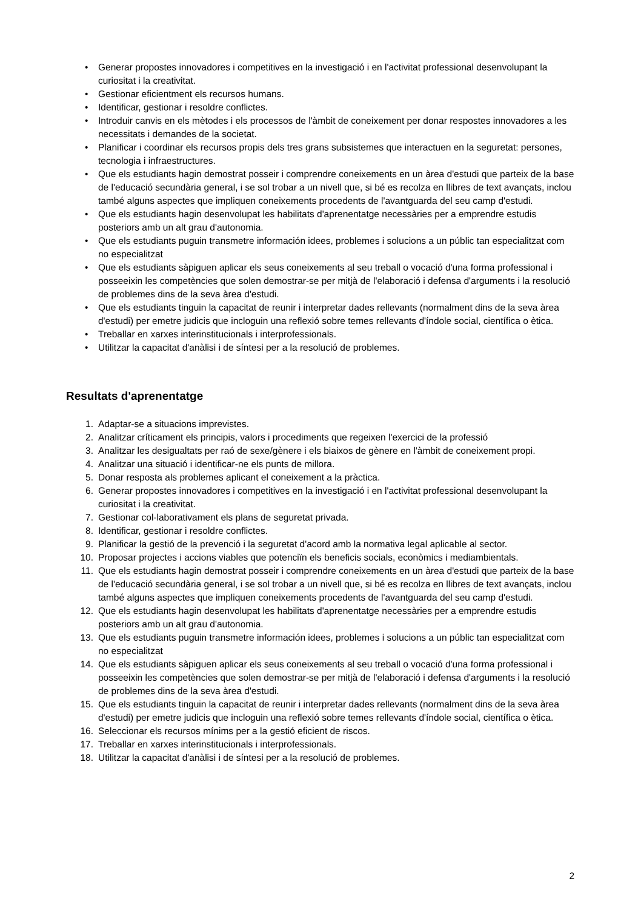• Generar propostes innovadores i competitives en la investigació i en l'activitat professional desenvolupant la curiositat i la creativitat.
• Gestionar eficientment els recursos humans.
• Identificar, gestionar i resoldre conflictes.
• Introduir canvis en els mètodes i els processos de l'àmbit de coneixement per donar respostes innovadores a les necessitats i demandes de la societat.
• Planificar i coordinar els recursos propis dels tres grans subsistemes que interactuen en la seguretat: persones, tecnologia i infraestructures.
• Que els estudiants hagin demostrat posseir i comprendre coneixements en un àrea d'estudi que parteix de la base de l'educació secundària general, i se sol trobar a un nivell que, si bé es recolza en llibres de text avançats, inclou també alguns aspectes que impliquen coneixements procedents de l'avantguarda del seu camp d'estudi.
• Que els estudiants hagin desenvolupat les habilitats d'aprenentatge necessàries per a emprendre estudis posteriors amb un alt grau d'autonomia.
• Que els estudiants puguin transmetre información idees, problemes i solucions a un públic tan especialitzat com no especialitzat
• Que els estudiants sàpiguen aplicar els seus coneixements al seu treball o vocació d'una forma professional i posseeixin les competències que solen demostrar-se per mitjà de l'elaboració i defensa d'arguments i la resolució de problemes dins de la seva àrea d'estudi.
• Que els estudiants tinguin la capacitat de reunir i interpretar dades rellevants (normalment dins de la seva àrea d'estudi) per emetre judicis que incloguin una reflexió sobre temes rellevants d'índole social, científica o ètica.
• Treballar en xarxes interinstitucionals i interprofessionals.
• Utilitzar la capacitat d'anàlisi i de síntesi per a la resolució de problemes.
Resultats d'aprenentatge
1. Adaptar-se a situacions imprevistes.
2. Analitzar críticament els principis, valors i procediments que regeixen l'exercici de la professió
3. Analitzar les desigualtats per raó de sexe/gènere i els biaixos de gènere en l'àmbit de coneixement propi.
4. Analitzar una situació i identificar-ne els punts de millora.
5. Donar resposta als problemes aplicant el coneixement a la pràctica.
6. Generar propostes innovadores i competitives en la investigació i en l'activitat professional desenvolupant la curiositat i la creativitat.
7. Gestionar col·laborativament els plans de seguretat privada.
8. Identificar, gestionar i resoldre conflictes.
9. Planificar la gestió de la prevenció i la seguretat d'acord amb la normativa legal aplicable al sector.
10. Proposar projectes i accions viables que potenciïn els beneficis socials, econòmics i mediambientals.
11. Que els estudiants hagin demostrat posseir i comprendre coneixements en un àrea d'estudi que parteix de la base de l'educació secundària general, i se sol trobar a un nivell que, si bé es recolza en llibres de text avançats, inclou també alguns aspectes que impliquen coneixements procedents de l'avantguarda del seu camp d'estudi.
12. Que els estudiants hagin desenvolupat les habilitats d'aprenentatge necessàries per a emprendre estudis posteriors amb un alt grau d'autonomia.
13. Que els estudiants puguin transmetre información idees, problemes i solucions a un públic tan especialitzat com no especialitzat
14. Que els estudiants sàpiguen aplicar els seus coneixements al seu treball o vocació d'una forma professional i posseeixin les competències que solen demostrar-se per mitjà de l'elaboració i defensa d'arguments i la resolució de problemes dins de la seva àrea d'estudi.
15. Que els estudiants tinguin la capacitat de reunir i interpretar dades rellevants (normalment dins de la seva àrea d'estudi) per emetre judicis que incloguin una reflexió sobre temes rellevants d'índole social, científica o ètica.
16. Seleccionar els recursos mínims per a la gestió eficient de riscos.
17. Treballar en xarxes interinstitucionals i interprofessionals.
18. Utilitzar la capacitat d'anàlisi i de síntesi per a la resolució de problemes.
2